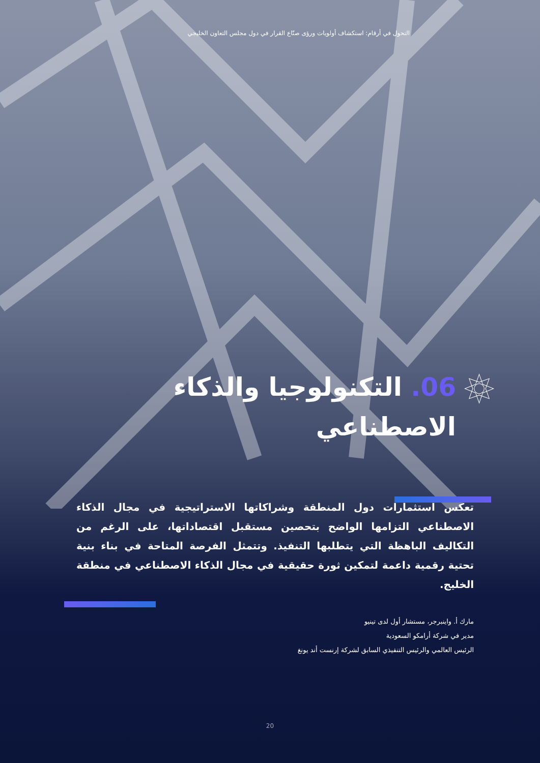التحول في أرقام: استكشاف أولويات ورؤى صنّاع القرار في دول مجلس التعاون الخليجي
06. التكنولوجيا والذكاء الاصطناعي
تعكس استثمارات دول المنطقة وشراكاتها الاستراتيجية في مجال الذكاء الاصطناعي التزامها الواضح بتحصين مستقبل اقتصاداتها، على الرغم من التكاليف الباهظة التي يتطلبها التنفيذ. وتتمثل الفرصة المتاحة في بناء بنية تحتية رقمية داعمة لتمكين ثورة حقيقية في مجال الذكاء الاصطناعي في منطقة الخليج.
مارك أ. واينبرجر، مستشار أول لدى تينيو
مدير في شركة أرامكو السعودية
الرئيس العالمي والرئيس التنفيذي السابق لشركة إرنست أند يونغ
20